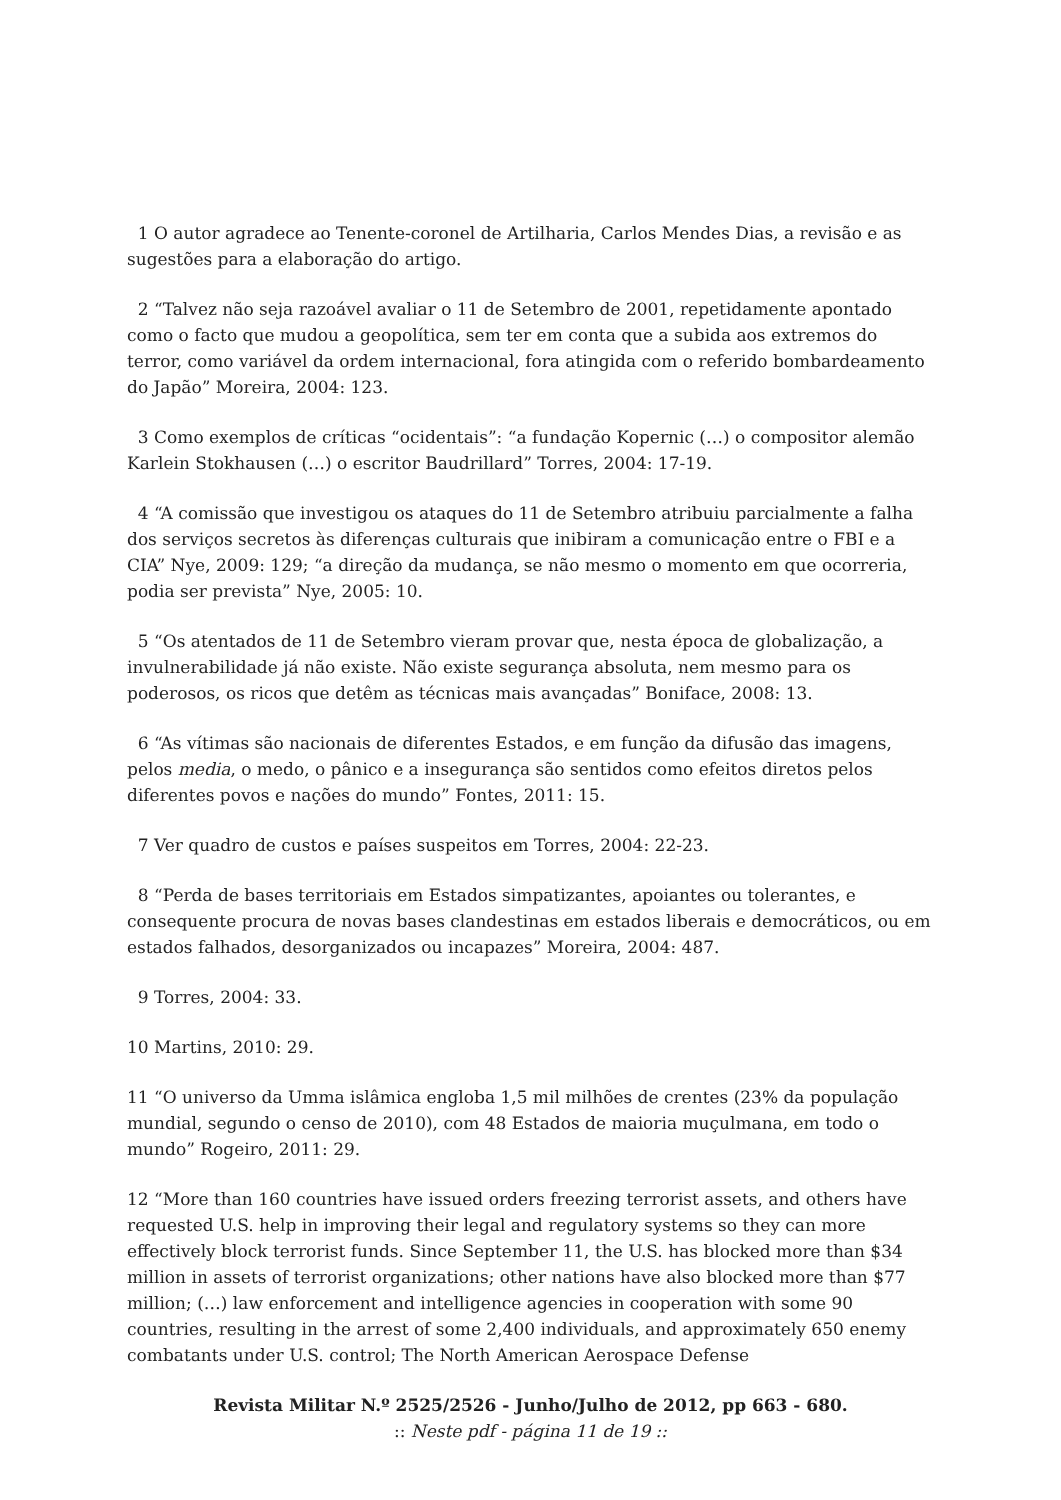1 O autor agradece ao Tenente-coronel de Artilharia, Carlos Mendes Dias, a revisão e as sugestões para a elaboração do artigo.
2 “Talvez não seja razoável avaliar o 11 de Setembro de 2001, repetidamente apontado como o facto que mudou a geopolítica, sem ter em conta que a subida aos extremos do terror, como variável da ordem internacional, fora atingida com o referido bombardeamento do Japão” Moreira, 2004: 123.
3 Como exemplos de críticas “ocidentais”: “a fundação Kopernic (…) o compositor alemão Karlein Stokhausen (…) o escritor Baudrillard” Torres, 2004: 17-19.
4 “A comissão que investigou os ataques do 11 de Setembro atribuiu parcialmente a falha dos serviços secretos às diferenças culturais que inibiram a comunicação entre o FBI e a CIA” Nye, 2009: 129; “a direção da mudança, se não mesmo o momento em que ocorreria, podia ser prevista” Nye, 2005: 10.
5 “Os atentados de 11 de Setembro vieram provar que, nesta época de globalização, a invulnerabilidade já não existe. Não existe segurança absoluta, nem mesmo para os poderosos, os ricos que detêm as técnicas mais avançadas” Boniface, 2008: 13.
6 “As vítimas são nacionais de diferentes Estados, e em função da difusão das imagens, pelos media, o medo, o pânico e a insegurança são sentidos como efeitos diretos pelos diferentes povos e nações do mundo” Fontes, 2011: 15.
7 Ver quadro de custos e países suspeitos em Torres, 2004: 22-23.
8 “Perda de bases territoriais em Estados simpatizantes, apoiantes ou tolerantes, e consequente procura de novas bases clandestinas em estados liberais e democráticos, ou em estados falhados, desorganizados ou incapazes” Moreira, 2004: 487.
9 Torres, 2004: 33.
10 Martins, 2010: 29.
11 “O universo da Umma islâmica engloba 1,5 mil milhões de crentes (23% da população mundial, segundo o censo de 2010), com 48 Estados de maioria muçulmana, em todo o mundo” Rogeiro, 2011: 29.
12 “More than 160 countries have issued orders freezing terrorist assets, and others have requested U.S. help in improving their legal and regulatory systems so they can more effectively block terrorist funds. Since September 11, the U.S. has blocked more than $34 million in assets of terrorist organizations; other nations have also blocked more than $77 million; (…) law enforcement and intelligence agencies in cooperation with some 90 countries, resulting in the arrest of some 2,400 individuals, and approximately 650 enemy combatants under U.S. control; The North American Aerospace Defense
Revista Militar N.º 2525/2526 - Junho/Julho de 2012, pp 663 - 680.
:: Neste pdf - página 11 de 19 ::